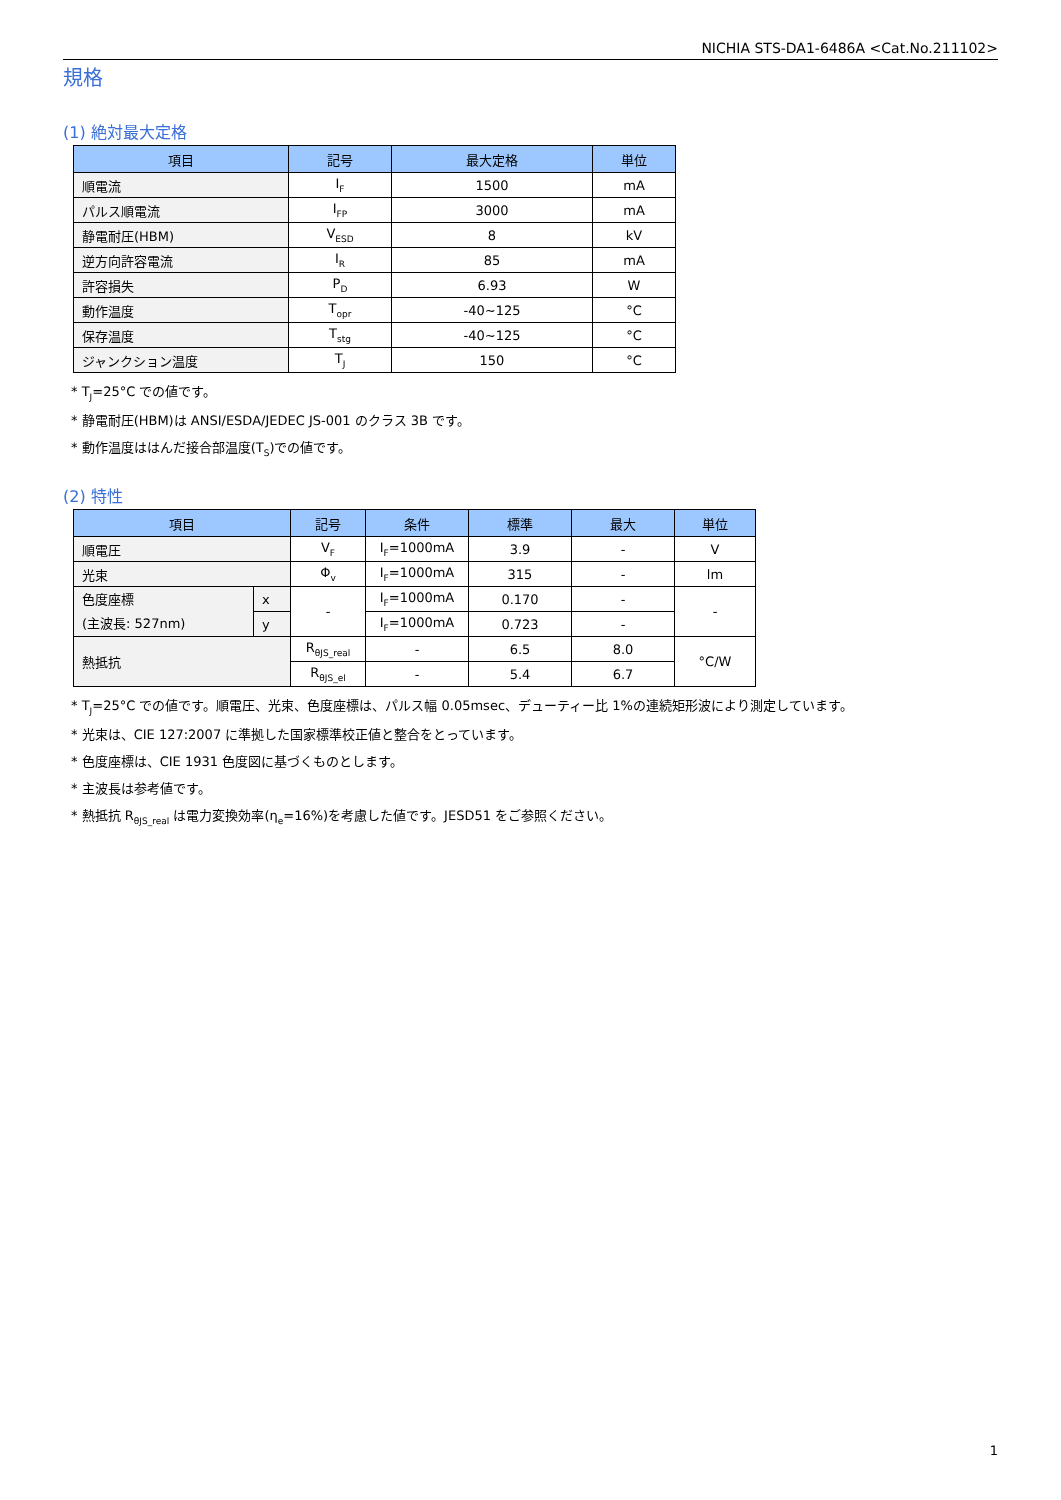NICHIA STS-DA1-6486A <Cat.No.211102>
規格
(1) 絶対最大定格
| 項目 | 記号 | 最大定格 | 単位 |
| --- | --- | --- | --- |
| 順電流 | I<sub>F</sub> | 1500 | mA |
| パルス順電流 | I<sub>FP</sub> | 3000 | mA |
| 静電耐圧(HBM) | V<sub>ESD</sub> | 8 | kV |
| 逆方向許容電流 | I<sub>R</sub> | 85 | mA |
| 許容損失 | P<sub>D</sub> | 6.93 | W |
| 動作温度 | T<sub>opr</sub> | -40~125 | °C |
| 保存温度 | T<sub>stg</sub> | -40~125 | °C |
| ジャンクション温度 | T<sub>J</sub> | 150 | °C |
* T<sub>J</sub>=25°C での値です。
* 静電耐圧(HBM)は ANSI/ESDA/JEDEC JS-001 のクラス 3B です。
* 動作温度ははんだ接合部温度(T<sub>S</sub>)での値です。
(2) 特性
| 項目 | | 記号 | 条件 | 標準 | 最大 | 単位 |
| --- | --- | --- | --- | --- | --- | --- |
| 順電圧 | | V<sub>F</sub> | I<sub>F</sub>=1000mA | 3.9 | - | V |
| 光束 | | Φ<sub>v</sub> | I<sub>F</sub>=1000mA | 315 | - | lm |
| 色度座標 (主波長: 527nm) | x | - | I<sub>F</sub>=1000mA | 0.170 | - | - |
| | y | | I<sub>F</sub>=1000mA | 0.723 | - | |
| 熱抵抗 | | R<sub>θJS_real</sub> | - | 6.5 | 8.0 | °C/W |
| | | R<sub>θJS_el</sub> | - | 5.4 | 6.7 | |
* T<sub>J</sub>=25°C での値です。順電圧、光束、色度座標は、パルス幅 0.05msec、デューティー比 1%の連続矩形波により測定しています。
* 光束は、CIE 127:2007 に準拠した国家標準校正値と整合をとっています。
* 色度座標は、CIE 1931 色度図に基づくものとします。
* 主波長は参考値です。
* 熱抵抗 R<sub>θJS_real</sub> は電力変換効率(η<sub>e</sub>=16%)を考慮した値です。JESD51 をご参照ください。
1